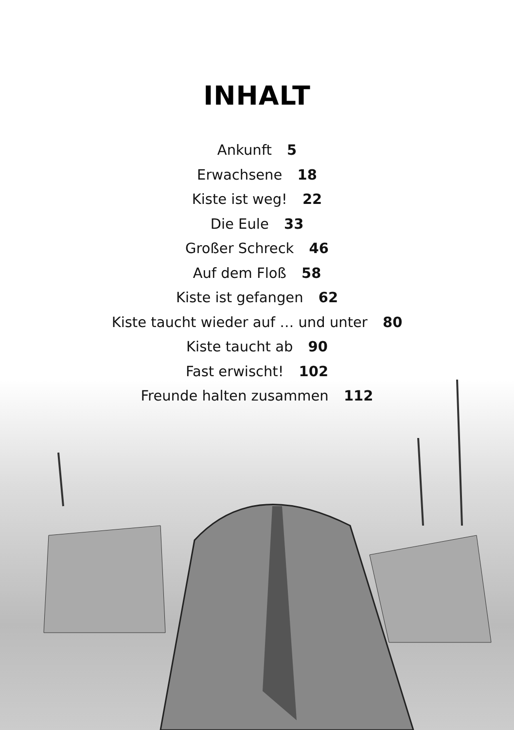INHALT
Ankunft 5
Erwachsene 18
Kiste ist weg! 22
Die Eule 33
Großer Schreck 46
Auf dem Floß 58
Kiste ist gefangen 62
Kiste taucht wieder auf … und unter 80
Kiste taucht ab 90
Fast erwischt! 102
Freunde halten zusammen 112